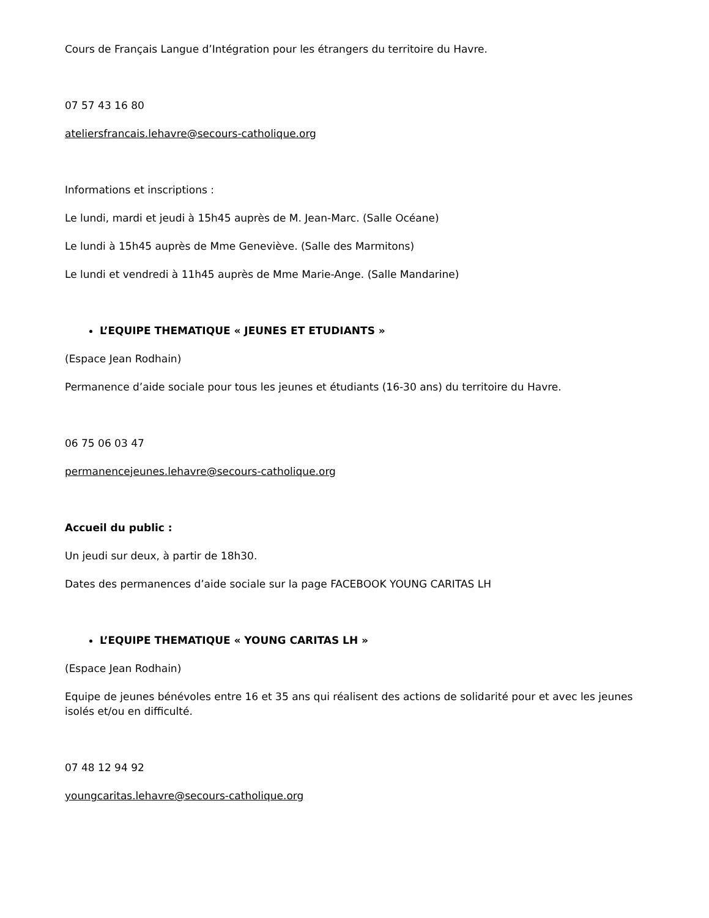Cours de Français Langue d’Intégration pour les étrangers du territoire du Havre.
07 57 43 16 80
ateliersfrancais.lehavre@secours-catholique.org
Informations et inscriptions :
Le lundi, mardi et jeudi à 15h45 auprès de M. Jean-Marc. (Salle Océane)
Le lundi à 15h45 auprès de Mme Geneviève. (Salle des Marmitons)
Le lundi et vendredi à 11h45 auprès de Mme Marie-Ange. (Salle Mandarine)
L’EQUIPE THEMATIQUE « JEUNES ET ETUDIANTS »
(Espace Jean Rodhain)
Permanence d’aide sociale pour tous les jeunes et étudiants (16-30 ans) du territoire du Havre.
06 75 06 03 47
permanencejeunes.lehavre@secours-catholique.org
Accueil du public :
Un jeudi sur deux, à partir de 18h30.
Dates des permanences d’aide sociale sur la page FACEBOOK YOUNG CARITAS LH
L’EQUIPE THEMATIQUE « YOUNG CARITAS LH »
(Espace Jean Rodhain)
Equipe de jeunes bénévoles entre 16 et 35 ans qui réalisent des actions de solidarité pour et avec les jeunes isolés et/ou en difficulté.
07 48 12 94 92
youngcaritas.lehavre@secours-catholique.org